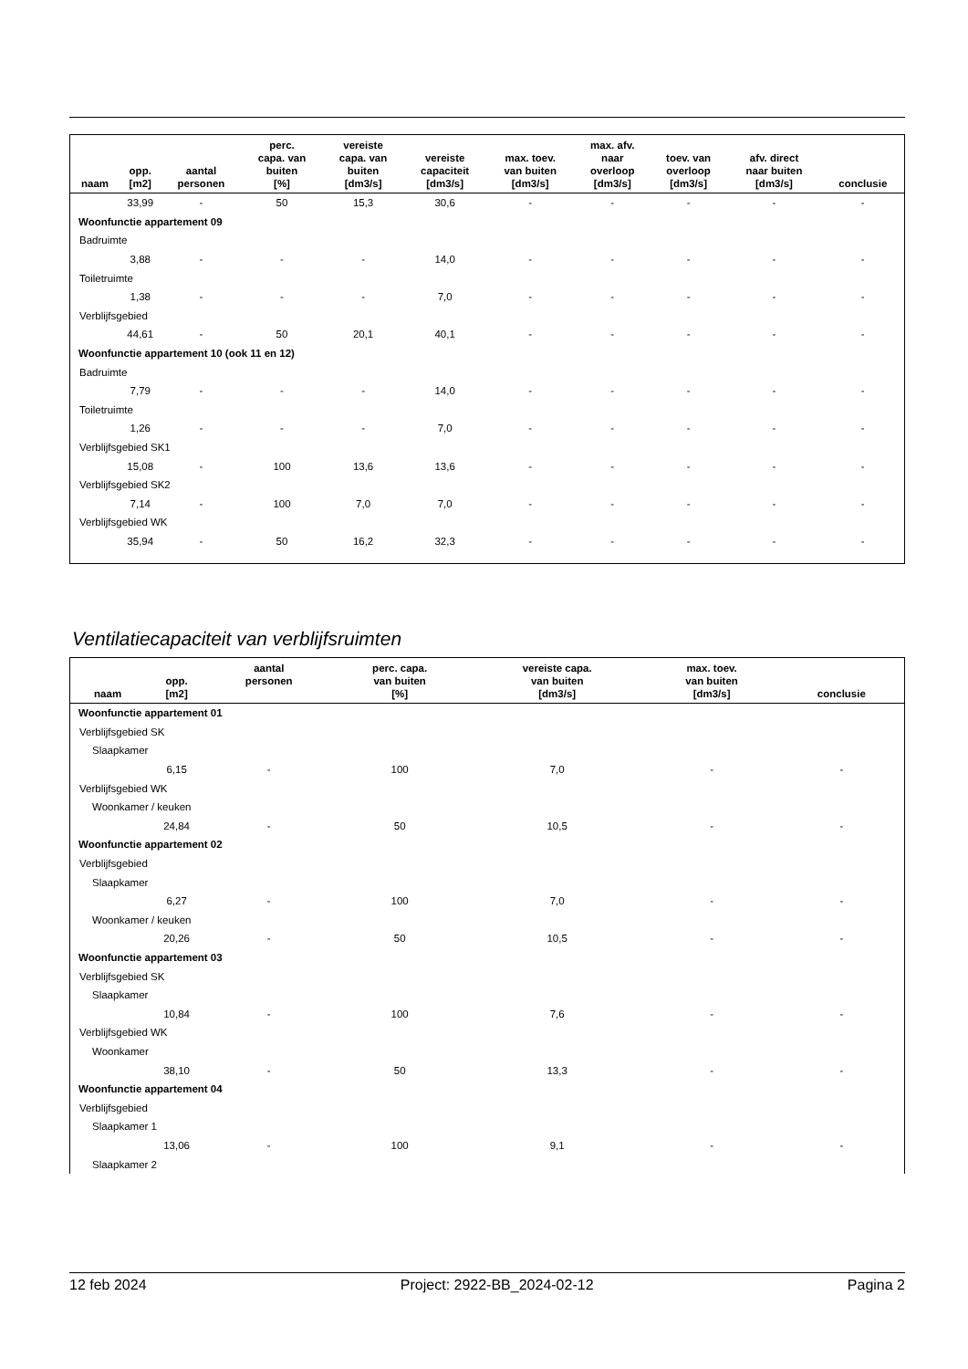| naam | opp. [m2] | aantal personen | perc. capa. van buiten [%] | vereiste capa. van buiten [dm3/s] | vereiste capaciteit [dm3/s] | max. toev. van buiten [dm3/s] | max. afv. naar overloop [dm3/s] | toev. van overloop [dm3/s] | afv. direct naar buiten [dm3/s] | conclusie |
| --- | --- | --- | --- | --- | --- | --- | --- | --- | --- | --- |
| | 33,99 | - | 50 | 15,3 | 30,6 | - | - | - | - | - |
| Woonfunctie appartement 09 | | | | | | | | | | |
| Badruimte | | | | | | | | | | |
| | 3,88 | - | - | - | 14,0 | - | - | - | - | - |
| Toiletruimte | | | | | | | | | | |
| | 1,38 | - | - | - | 7,0 | - | - | - | - | - |
| Verblijfsgebied | | | | | | | | | | |
| | 44,61 | - | 50 | 20,1 | 40,1 | - | - | - | - | - |
| Woonfunctie appartement 10 (ook 11 en 12) | | | | | | | | | | |
| Badruimte | | | | | | | | | | |
| | 7,79 | - | - | - | 14,0 | - | - | - | - | - |
| Toiletruimte | | | | | | | | | | |
| | 1,26 | - | - | - | 7,0 | - | - | - | - | - |
| Verblijfsgebied SK1 | | | | | | | | | | |
| | 15,08 | - | 100 | 13,6 | 13,6 | - | - | - | - | - |
| Verblijfsgebied SK2 | | | | | | | | | | |
| | 7,14 | - | 100 | 7,0 | 7,0 | - | - | - | - | - |
| Verblijfsgebied WK | | | | | | | | | | |
| | 35,94 | - | 50 | 16,2 | 32,3 | - | - | - | - | - |
Ventilatiecapaciteit van verblijfsruimten
| naam | opp. [m2] | aantal personen | perc. capa. van buiten [%] | vereiste capa. van buiten [dm3/s] | max. toev. van buiten [dm3/s] | conclusie |
| --- | --- | --- | --- | --- | --- | --- |
| Woonfunctie appartement 01 | | | | | | |
| Verblijfsgebied SK | | | | | | |
| Slaapkamer | | | | | | |
| | 6,15 | - | 100 | 7,0 | - | - |
| Verblijfsgebied WK | | | | | | |
| Woonkamer / keuken | | | | | | |
| | 24,84 | - | 50 | 10,5 | - | - |
| Woonfunctie appartement 02 | | | | | | |
| Verblijfsgebied | | | | | | |
| Slaapkamer | | | | | | |
| | 6,27 | - | 100 | 7,0 | - | - |
| Woonkamer / keuken | | | | | | |
| | 20,26 | - | 50 | 10,5 | - | - |
| Woonfunctie appartement 03 | | | | | | |
| Verblijfsgebied SK | | | | | | |
| Slaapkamer | | | | | | |
| | 10,84 | - | 100 | 7,6 | - | - |
| Verblijfsgebied WK | | | | | | |
| Woonkamer | | | | | | |
| | 38,10 | - | 50 | 13,3 | - | - |
| Woonfunctie appartement 04 | | | | | | |
| Verblijfsgebied | | | | | | |
| Slaapkamer 1 | | | | | | |
| | 13,06 | - | 100 | 9,1 | - | - |
| Slaapkamer 2 | | | | | | |
12 feb 2024 Project: 2922-BB_2024-02-12 Pagina 2